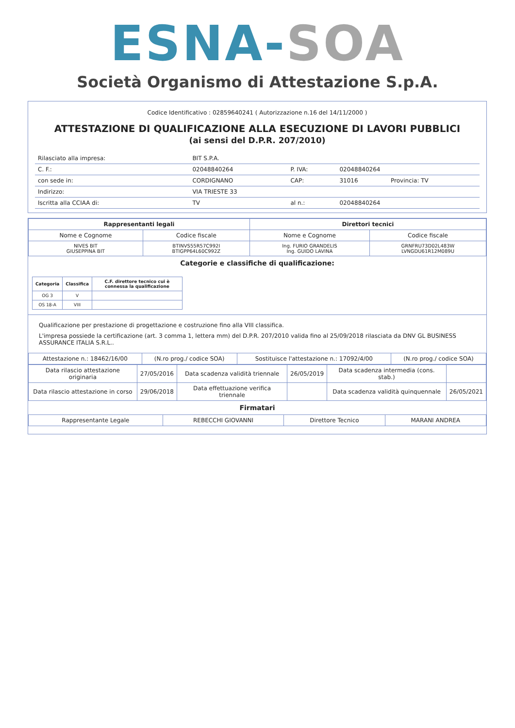ESNA-SOA
Società Organismo di Attestazione S.p.A.
Codice Identificativo : 02859640241 ( Autorizzazione n.16 del 14/11/2000 )
ATTESTAZIONE DI QUALIFICAZIONE ALLA ESECUZIONE DI LAVORI PUBBLICI
(ai sensi del D.P.R. 207/2010)
| Rilasciato alla impresa: | BIT S.P.A. | | | |
| C. F.: | 02048840264 | P. IVA: | 02048840264 | |
| con sede in: | CORDIGNANO | CAP: | 31016 | Provincia: TV |
| Indirizzo: | VIA TRIESTE 33 | | | |
| Iscritta alla CCIAA di: | TV | al n.: | 02048840264 | |
| Rappresentanti legali | | Direttori tecnici | |
| --- | --- | --- | --- |
| Nome e Cognome | Codice fiscale | Nome e Cognome | Codice fiscale |
| NIVES BIT GIUSEPPINA BIT | BTINVS55R57C992I BTIGPP64L60C992Z | Ing. FURIO GRANDELIS Ing. GUIDO LAVINA | GRNFRU73D02L483W LVNGDU61R12M089U |
Categorie e classifiche di qualificazione:
| Categoria | Classifica | C.F. direttore tecnico cui è connessa la qualificazione |
| --- | --- | --- |
| OG 3 | V | |
| OS 18-A | VIII | |
Qualificazione per prestazione di progettazione e costruzione fino alla VIII classifica.
L'impresa possiede la certificazione (art. 3 comma 1, lettera mm) del D.P.R. 207/2010 valida fino al 25/09/2018 rilasciata da DNV GL BUSINESS ASSURANCE ITALIA S.R.L..
| Attestazione n.: 18462/16/00 | (N.ro prog./ codice SOA) | Sostituisce l'attestazione n.: 17092/4/00 | (N.ro prog./ codice SOA) |
| Data rilascio attestazione originaria | 27/05/2016 | Data scadenza validità triennale | 26/05/2019 | Data scadenza intermedia (cons. stab.) | |
| Data rilascio attestazione in corso | 29/06/2018 | Data effettuazione verifica triennale | | Data scadenza validità quinquennale | 26/05/2021 |
Firmatari
| Rappresentante Legale | REBECCHI GIOVANNI | Direttore Tecnico | MARANI ANDREA |